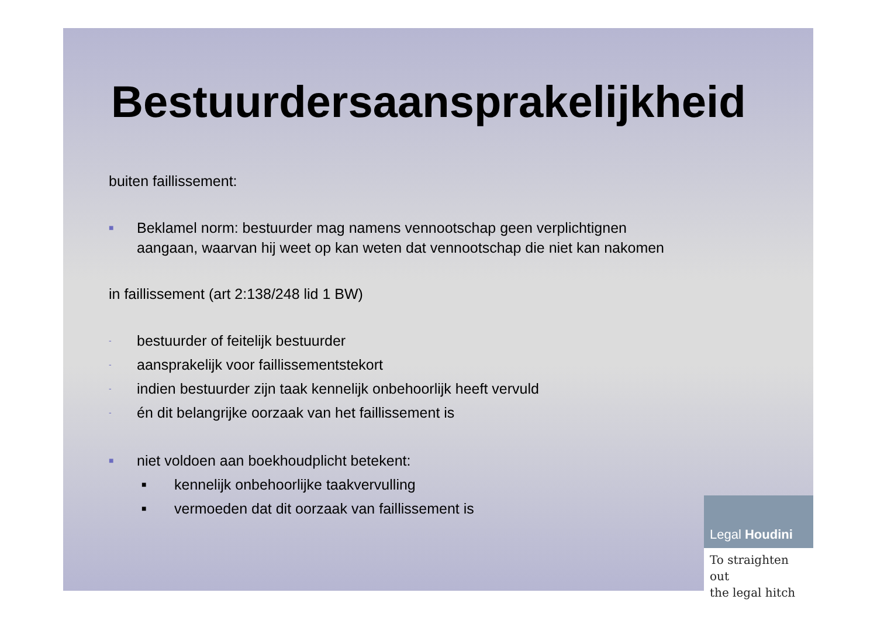Bestuurdersaansprakelijkheid
buiten faillissement:
■ Beklamel norm: bestuurder mag namens vennootschap geen verplichtignen
aangaan, waarvan hij weet op kan weten dat vennootschap die niet kan nakomen
in faillissement (art 2:138/248 lid 1 BW)
- bestuurder of feitelijk bestuurder
- aansprakelijk voor faillissementstekort
- indien bestuurder zijn taak kennelijk onbehoorlijk heeft vervuld
- én dit belangrijke oorzaak van het faillissement is
■ niet voldoen aan boekhoudplicht betekent:
■ kennelijk onbehoorlijke taakvervulling
■ vermoeden dat dit oorzaak van faillissement is
Legal Houdini
To straighten out
the legal hitch